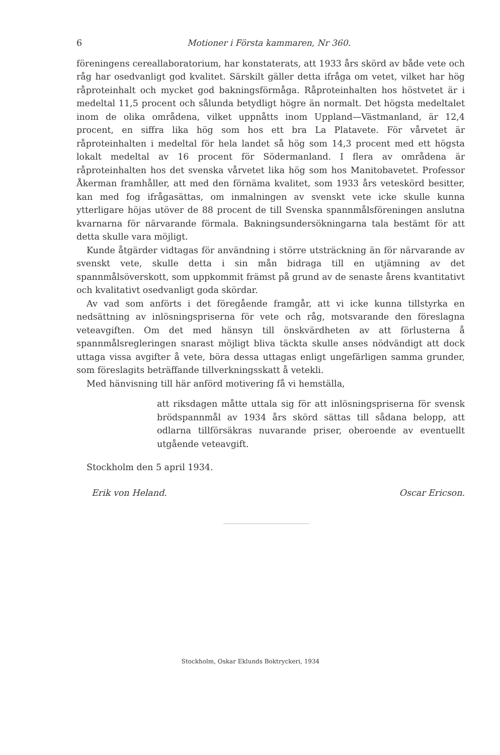6 Motioner i Första kammaren, Nr 360.
föreningens cereallaboratorium, har konstaterats, att 1933 års skörd av både vete och råg har osedvanligt god kvalitet. Särskilt gäller detta ifråga om vetet, vilket har hög råproteinhalt och mycket god bakningsförmåga. Råproteinhalten hos höstvetet är i medeltal 11,5 procent och sålunda betydligt högre än normalt. Det högsta medeltalet inom de olika områdena, vilket uppnåtts inom Uppland—Västmanland, är 12,4 procent, en siffra lika hög som hos ett bra La Platavete. För vårvetet är råproteinhalten i medeltal för hela landet så hög som 14,3 procent med ett högsta lokalt medeltal av 16 procent för Södermanland. I flera av områdena är råproteinhalten hos det svenska vårvetet lika hög som hos Manitobavetet. Professor Åkerman framhåller, att med den förnäma kvalitet, som 1933 års veteskörd besitter, kan med fog ifrågasättas, om inmalningen av svenskt vete icke skulle kunna ytterligare höjas utöver de 88 procent de till Svenska spannmålsföreningen anslutna kvarnarna för närvarande förmala. Bakningsundersökningarna tala bestämt för att detta skulle vara möjligt.
Kunde åtgärder vidtagas för användning i större utsträckning än för närvarande av svenskt vete, skulle detta i sin mån bidraga till en utjämning av det spannmålsöverskott, som uppkommit främst på grund av de senaste årens kvantitativt och kvalitativt osedvanligt goda skördar.
Av vad som anförts i det föregående framgår, att vi icke kunna tillstyrka en nedsättning av inlösningspriserna för vete och råg, motsvarande den föreslagna veteavgiften. Om det med hänsyn till önskvärdheten av att förlusterna å spannmålsregleringen snarast möjligt bliva täckta skulle anses nödvändigt att dock uttaga vissa avgifter å vete, böra dessa uttagas enligt ungefärligen samma grunder, som föreslagits beträffande tillverkningsskatt å vetekli.
Med hänvisning till här anförd motivering få vi hemställa,
att riksdagen måtte uttala sig för att inlösningspriserna för svensk brödspannmål av 1934 års skörd sättas till sådana belopp, att odlarna tillförsäkras nuvarande priser, oberoende av eventuellt utgående veteavgift.
Stockholm den 5 april 1934.
Erik von Heland. Oscar Ericson.
Stockholm, Oskar Eklunds Boktryckeri, 1934